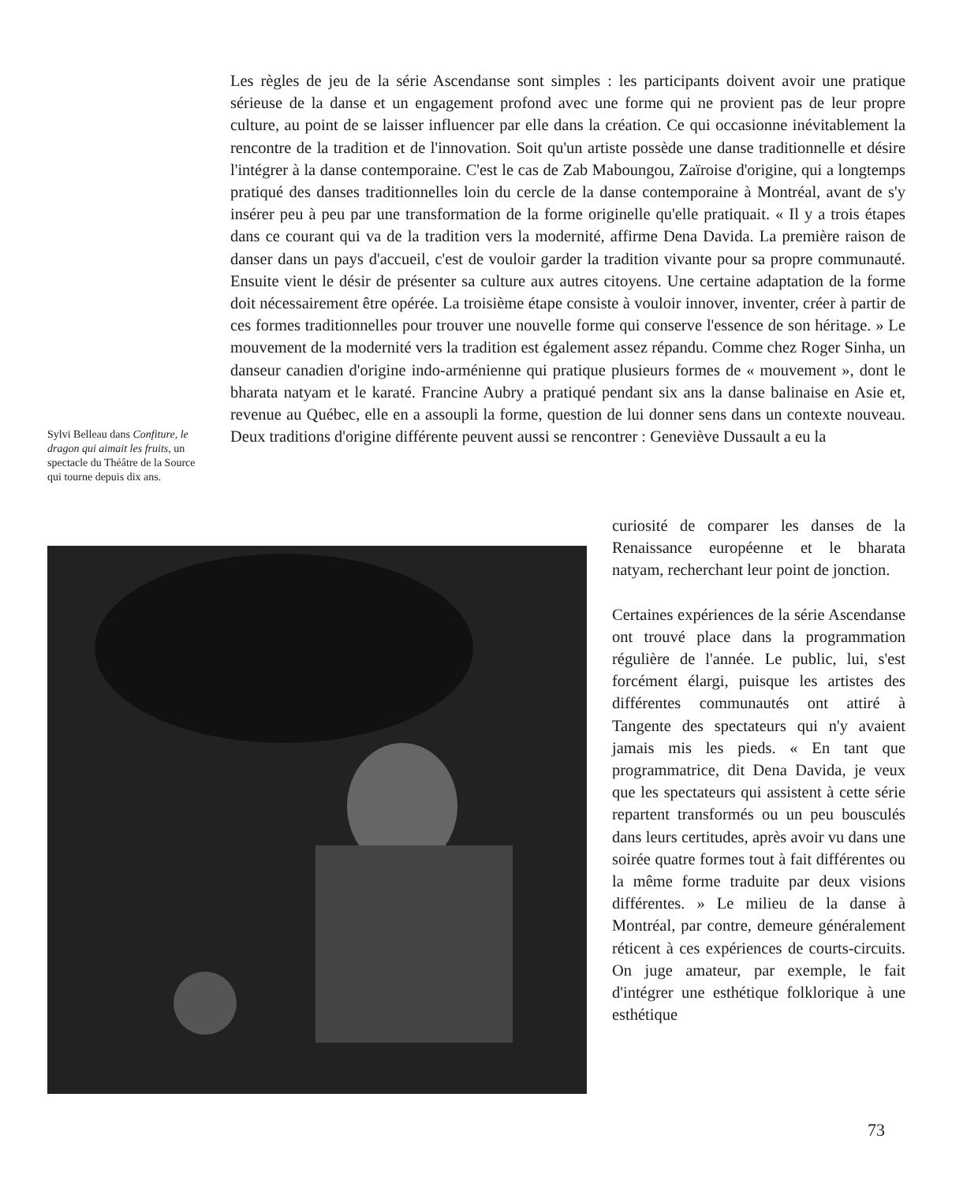Les règles de jeu de la série Ascendanse sont simples : les participants doivent avoir une pratique sérieuse de la danse et un engagement profond avec une forme qui ne provient pas de leur propre culture, au point de se laisser influencer par elle dans la création. Ce qui occasionne inévitablement la rencontre de la tradition et de l'innovation. Soit qu'un artiste possède une danse traditionnelle et désire l'intégrer à la danse contemporaine. C'est le cas de Zab Maboungou, Zaïroise d'origine, qui a longtemps pratiqué des danses traditionnelles loin du cercle de la danse contemporaine à Montréal, avant de s'y insérer peu à peu par une transformation de la forme originelle qu'elle pratiquait. « Il y a trois étapes dans ce courant qui va de la tradition vers la modernité, affirme Dena Davida. La première raison de danser dans un pays d'accueil, c'est de vouloir garder la tradition vivante pour sa propre communauté. Ensuite vient le désir de présenter sa culture aux autres citoyens. Une certaine adaptation de la forme doit nécessairement être opérée. La troisième étape consiste à vouloir innover, inventer, créer à partir de ces formes traditionnelles pour trouver une nouvelle forme qui conserve l'essence de son héritage. » Le mouvement de la modernité vers la tradition est également assez répandu. Comme chez Roger Sinha, un danseur canadien d'origine indo-arménienne qui pratique plusieurs formes de « mouvement », dont le bharata natyam et le karaté. Francine Aubry a pratiqué pendant six ans la danse balinaise en Asie et, revenue au Québec, elle en a assoupli la forme, question de lui donner sens dans un contexte nouveau. Deux traditions d'origine différente peuvent aussi se rencontrer : Geneviève Dussault a eu la
Sylvi Belleau dans Confiture, le dragon qui aimait les fruits, un spectacle du Théâtre de la Source qui tourne depuis dix ans.
curiosité de comparer les danses de la Renaissance européenne et le bharata natyam, recherchant leur point de jonction.
Certaines expériences de la série Ascendanse ont trouvé place dans la programmation régulière de l'année. Le public, lui, s'est forcément élargi, puisque les artistes des différentes communautés ont attiré à Tangente des spectateurs qui n'y avaient jamais mis les pieds. « En tant que programmatrice, dit Dena Davida, je veux que les spectateurs qui assistent à cette série repartent transformés ou un peu bousculés dans leurs certitudes, après avoir vu dans une soirée quatre formes tout à fait différentes ou la même forme traduite par deux visions différentes. » Le milieu de la danse à Montréal, par contre, demeure généralement réticent à ces expériences de courts-circuits. On juge amateur, par exemple, le fait d'intégrer une esthétique folklorique à une esthétique
73